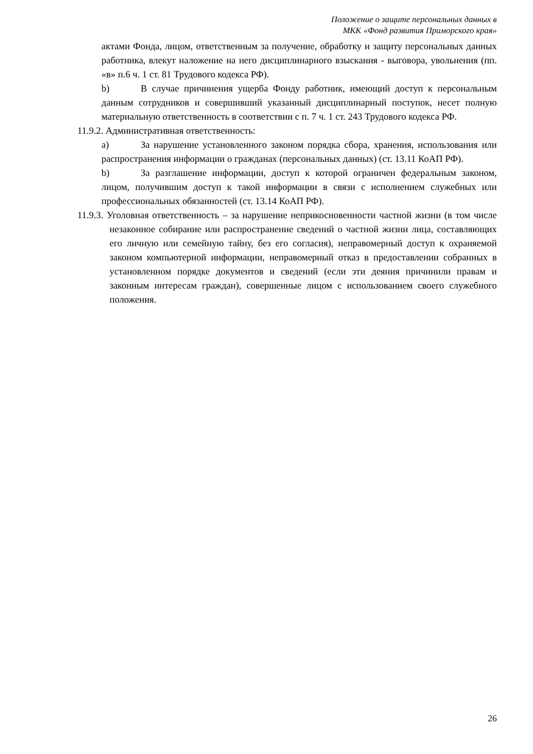Положение о защите персональных данных в
МКК «Фонд развития Приморского края»
актами Фонда, лицом, ответственным за получение, обработку и защиту персональных данных работника, влекут наложение на него дисциплинарного взыскания - выговора, увольнения (пп. «в» п.6 ч. 1 ст. 81 Трудового кодекса РФ).
b) В случае причинения ущерба Фонду работник, имеющий доступ к персональным данным сотрудников и совершивший указанный дисциплинарный поступок, несет полную материальную ответственность в соответствии с п. 7 ч. 1 ст. 243 Трудового кодекса РФ.
11.9.2. Административная ответственность:
a) За нарушение установленного законом порядка сбора, хранения, использования или распространения информации о гражданах (персональных данных) (ст. 13.11 КоАП РФ).
b) За разглашение информации, доступ к которой ограничен федеральным законом, лицом, получившим доступ к такой информации в связи с исполнением служебных или профессиональных обязанностей (ст. 13.14 КоАП РФ).
11.9.3. Уголовная ответственность – за нарушение неприкосновенности частной жизни (в том числе незаконное собирание или распространение сведений о частной жизни лица, составляющих его личную или семейную тайну, без его согласия), неправомерный доступ к охраняемой законом компьютерной информации, неправомерный отказ в предоставлении собранных в установленном порядке документов и сведений (если эти деяния причинили правам и законным интересам граждан), совершенные лицом с использованием своего служебного положения.
26